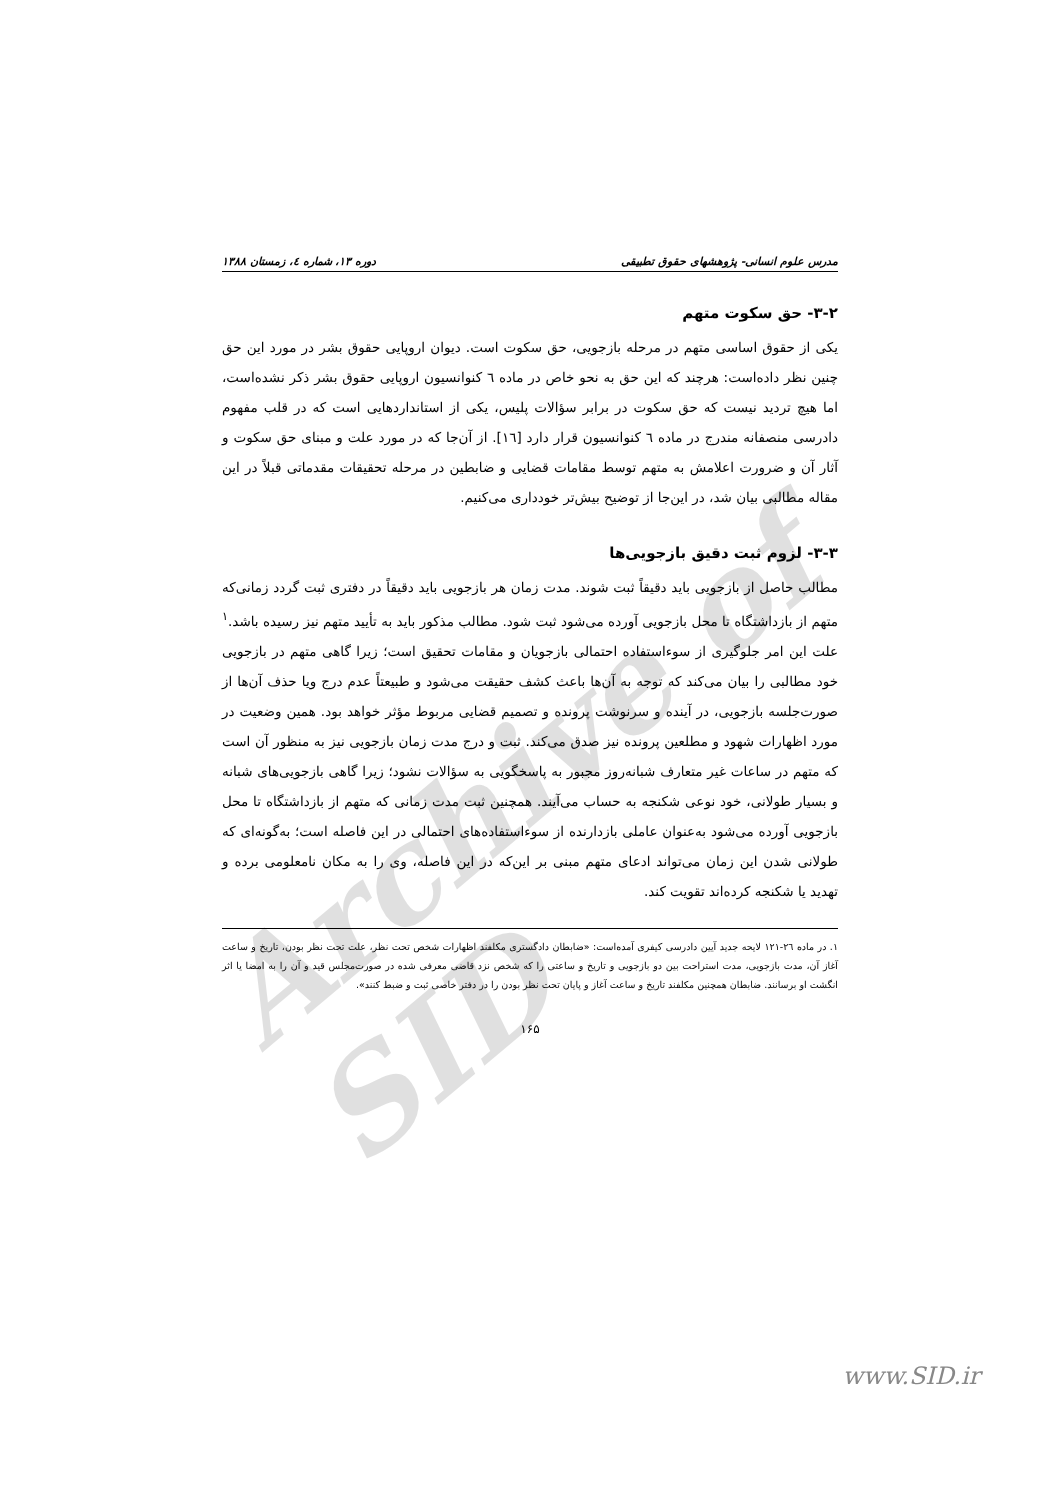Archive of SID
مدرس علوم انسانی- پژوهشهای حقوق تطبیقی دوره ۱۳، شماره ٤، زمستان ۱۳۸۸
۳-۲- حق سکوت متهم
یکی از حقوق اساسی متهم در مرحله بازجویی، حق سکوت است. دیوان اروپایی حقوق بشر در مورد این حق چنین نظر داده‌است: هرچند که این حق به نحو خاص در ماده ٦ کنوانسیون اروپایی حقوق بشر ذکر نشده‌است، اما هیچ تردید نیست که حق سکوت در برابر سؤالات پلیس، یکی از استانداردهایی است که در قلب مفهوم دادرسی منصفانه مندرج در ماده ٦ کنوانسیون قرار دارد [١٦]. از آن‌جا که در مورد علت و مبنای حق سکوت و آثار آن و ضرورت اعلامش به متهم توسط مقامات قضایی و ضابطین در مرحله تحقیقات مقدماتی قبلاً در این مقاله مطالبی بیان شد، در این‌جا از توضیح بیش‌تر خودداری می‌کنیم.
۳-۳- لزوم ثبت دقیق بازجویی‌ها
مطالب حاصل از بازجویی باید دقیقاً ثبت شوند. مدت زمان هر بازجویی باید دقیقاً در دفتری ثبت گردد زمانی‌که متهم از بازداشتگاه تا محل بازجویی آورده می‌شود ثبت شود. مطالب مذکور باید به تأیید متهم نیز رسیده باشد.<sup>١</sup> علت این امر جلوگیری از سوءاستفاده احتمالی بازجویان و مقامات تحقیق است؛ زیرا گاهی متهم در بازجویی خود مطالبی را بیان می‌کند که توجه به آن‌ها باعث کشف حقیقت می‌شود و طبیعتاً عدم درج ویا حذف آن‌ها از صورت‌جلسه بازجویی، در آینده و سرنوشت پرونده و تصمیم قضایی مربوط مؤثر خواهد بود. همین وضعیت در مورد اظهارات شهود و مطلعین پرونده نیز صدق می‌کند. ثبت و درج مدت زمان بازجویی نیز به منظور آن است که متهم در ساعات غیر متعارف شبانه‌روز مجبور به پاسخگویی به سؤالات نشود؛ زیرا گاهی بازجویی‌های شبانه و بسیار طولانی، خود نوعی شکنجه به حساب می‌آیند. همچنین ثبت مدت زمانی که متهم از بازداشتگاه تا محل بازجویی آورده می‌شود به‌عنوان عاملی بازدارنده از سوءاستفاده‌های احتمالی در این فاصله است؛ به‌گونه‌ای که طولانی شدن این زمان می‌تواند ادعای متهم مبنی بر این‌که در این فاصله، وی را به مکان نامعلومی برده و تهدید یا شکنجه کرده‌اند تقویت کند.
١. در ماده ٢٦-١٢١ لایحه جدید آیین دادرسی کیفری آمده‌است: «ضابطان دادگستری مکلفند اظهارات شخص تحت نظر، علت تحت نظر بودن، تاریخ و ساعت آغاز آن، مدت بازجویی، مدت استراحت بین دو بازجویی و تاریخ و ساعتی را که شخص نزد قاضی معرفی شده در صورت‌مجلس قید و آن را به امضا یا اثر انگشت او برسانند. ضابطان همچنین مکلفند تاریخ و ساعت آغاز و پایان تحت نظر بودن را در دفتر خاصی ثبت و ضبط کنند».
۱۶۵
www.SID.ir